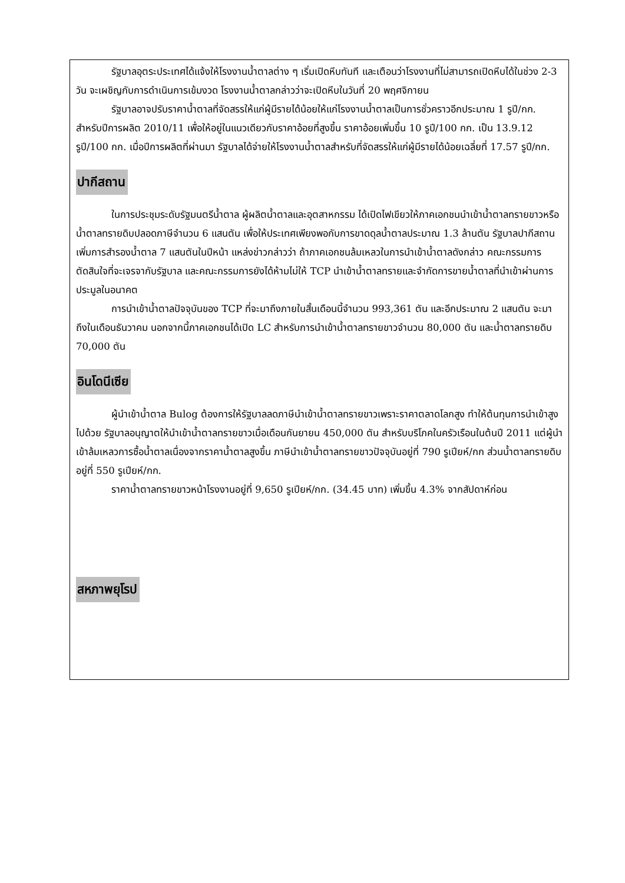รัฐบาลอุตระประเทศได้แจ้งให้โรงงานน้ำตาลต่าง ๆ เริ่มเปิดหีบทันที และเตือนว่าโรงงานที่ไม่สามารถเปิดหีบได้ในช่วง 2-3 วัน จะเผชิญกับการดำเนินการเข้มงวด โรงงานน้ำตาลกล่าวว่าจะเปิดหีบในวันที่ 20 พฤศจิกายน
รัฐบาลอาจปรับราคาน้ำตาลที่จัดสรรให้แก่ผู้มีรายได้น้อยให้แก่โรงงานน้ำตาลเป็นการชั่วคราวอีกประมาณ 1 รูปี/กก. สำหรับปีการผลิต 2010/11 เพื่อให้อยู่ในแนวเดียวกับราคาอ้อยที่สูงขึ้น ราคาอ้อยเพิ่มขึ้น 10 รูปี/100 กก. เป็น 13.9.12 รูปี/100 กก. เมื่อปีการผลิตที่ผ่านมา รัฐบาลได้จ่ายให้โรงงานน้ำตาลสำหรับที่จัดสรรให้แก่ผู้มีรายได้น้อยเฉลี่ยที่ 17.57 รูปี/กก.
ปากีสถาน
ในการประชุมระดับรัฐมนตรีน้ำตาล ผู้ผลิตน้ำตาลและอุตสาหกรรม ได้เปิดไฟเขียวให้ภาคเอกชนนำเข้าน้ำตาลทรายขาวหรือน้ำตาลทรายดิบปลอดภาษีจำนวน 6 แสนตัน เพื่อให้ประเทศเพียงพอกับการขาดดุลน้ำตาลประมาณ 1.3 ล้านตัน รัฐบาลปากีสถานเพิ่มการสำรองน้ำตาล 7 แสนตันในปีหน้า แหล่งข่าวกล่าวว่า ถ้าภาคเอกชนล้มเหลวในการนำเข้าน้ำตาลดังกล่าว คณะกรรมการตัดสินใจที่จะเจรจากับรัฐบาล และคณะกรรมการยังได้ห้ามไม่ให้ TCP นำเข้าน้ำตาลทรายและจำกัดการขายน้ำตาลที่นำเข้าผ่านการประมูลในอนาคต
การนำเข้าน้ำตาลปัจจุบันของ TCP ที่จะมาถึงภายในสิ้นเดือนนี้จำนวน 993,361 ตัน และอีกประมาณ 2 แสนตัน จะมาถึงในเดือนธันวาคม นอกจากนี้ภาคเอกชนได้เปิด LC สำหรับการนำเข้าน้ำตาลทรายขาวจำนวน 80,000 ตัน และน้ำตาลทรายดิบ 70,000 ตัน
อินโดนีเซีย
ผู้นำเข้าน้ำตาล Bulog ต้องการให้รัฐบาลลดภาษีนำเข้าน้ำตาลทรายขาวเพราะราคาตลาดโลกสูง ทำให้ต้นทุนการนำเข้าสูงไปด้วย รัฐบาลอนุญาตให้นำเข้าน้ำตาลทรายขาวเมื่อเดือนกันยายน 450,000 ตัน สำหรับบริโภคในครัวเรือนในต้นปี 2011 แต่ผู้นำเข้าล้มเหลวการซื้อน้ำตาลเนื่องจากราคาน้ำตาลสูงขึ้น ภาษีนำเข้าน้ำตาลทรายขาวปัจจุบันอยู่ที่ 790 รูเปียห์/กก ส่วนน้ำตาลทรายดิบอยู่ที่ 550 รูเปียห์/กก.
ราคาน้ำตาลทรายขาวหน้าโรงงานอยู่ที่ 9,650 รูเปียห์/กก. (34.45 บาท) เพิ่มขึ้น 4.3% จากสัปดาห์ก่อน
สหภาพยุโรป